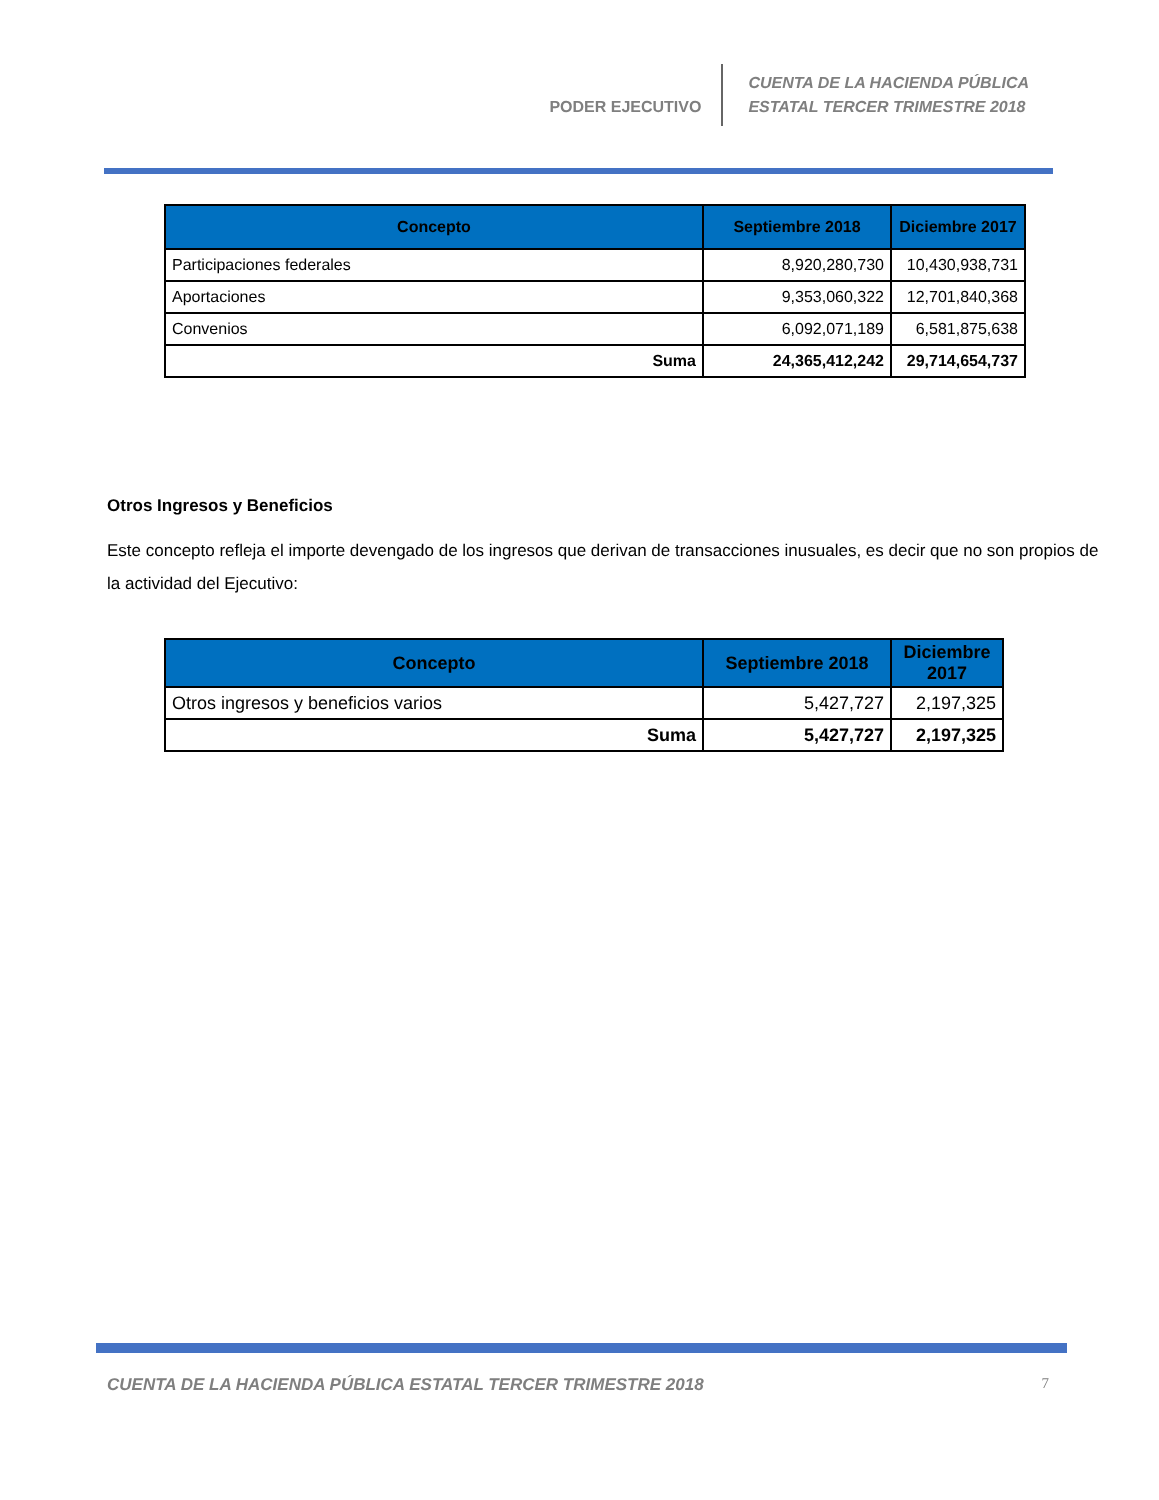PODER EJECUTIVO
CUENTA DE LA HACIENDA PÚBLICA
ESTATAL TERCER TRIMESTRE 2018
| Concepto | Septiembre 2018 | Diciembre 2017 |
| --- | --- | --- |
| Participaciones federales | 8,920,280,730 | 10,430,938,731 |
| Aportaciones | 9,353,060,322 | 12,701,840,368 |
| Convenios | 6,092,071,189 | 6,581,875,638 |
| Suma | 24,365,412,242 | 29,714,654,737 |
Otros Ingresos y Beneficios
Este concepto refleja el importe devengado de los ingresos que derivan de transacciones inusuales, es decir que no son propios de la actividad del Ejecutivo:
| Concepto | Septiembre 2018 | Diciembre 2017 |
| --- | --- | --- |
| Otros ingresos y beneficios varios | 5,427,727 | 2,197,325 |
| Suma | 5,427,727 | 2,197,325 |
CUENTA DE LA HACIENDA PÚBLICA ESTATAL TERCER TRIMESTRE 2018 7